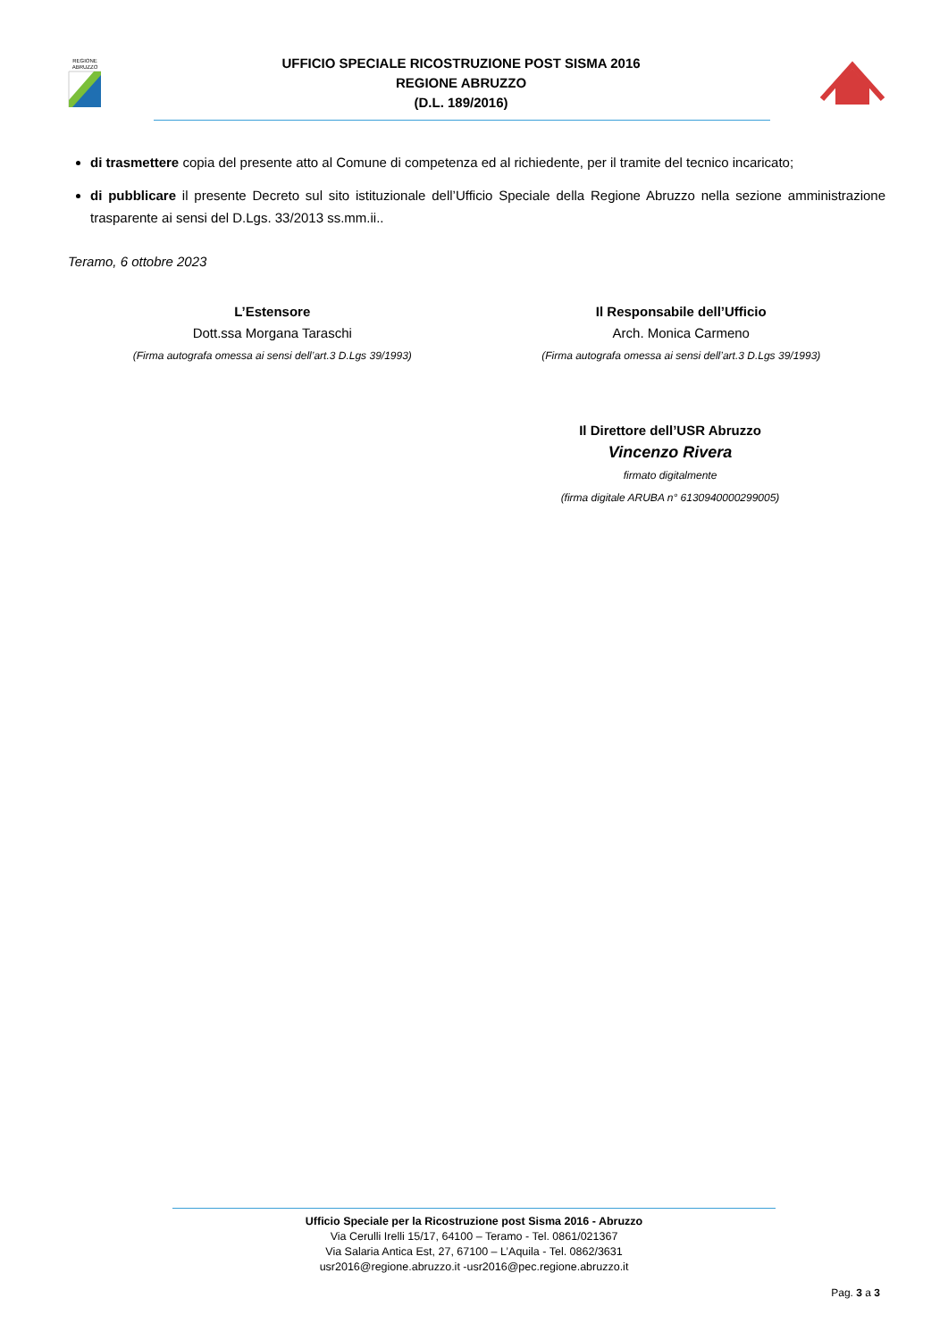REGIONE
ABRUZZO
UFFICIO SPECIALE RICOSTRUZIONE POST SISMA 2016
REGIONE ABRUZZO
(D.L. 189/2016)
di trasmettere copia del presente atto al Comune di competenza ed al richiedente, per il tramite del tecnico incaricato;
di pubblicare il presente Decreto sul sito istituzionale dell’Ufficio Speciale della Regione Abruzzo nella sezione amministrazione trasparente ai sensi del D.Lgs. 33/2013 ss.mm.ii..
Teramo, 6 ottobre 2023
L’Estensore
Dott.ssa Morgana Taraschi
(Firma autografa omessa ai sensi dell’art.3 D.Lgs 39/1993)
Il Responsabile dell’Ufficio
Arch. Monica Carmeno
(Firma autografa omessa ai sensi dell’art.3 D.Lgs 39/1993)
Il Direttore dell’USR Abruzzo
Vincenzo Rivera
firmato digitalmente
(firma digitale ARUBA n° 6130940000299005)
Ufficio Speciale per la Ricostruzione post Sisma 2016 - Abruzzo
Via Cerulli Irelli 15/17, 64100 – Teramo - Tel. 0861/021367
Via Salaria Antica Est, 27, 67100 – L’Aquila - Tel. 0862/3631
usr2016@regione.abruzzo.it -usr2016@pec.regione.abruzzo.it
Pag. 3 a 3